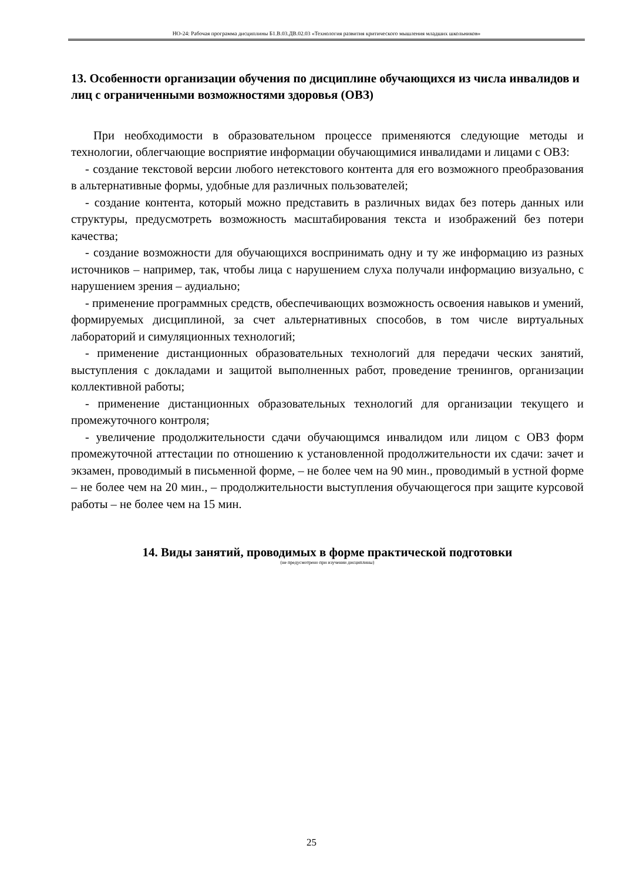НО-24: Рабочая программа дисциплины Б1.В.03.ДВ.02.03 «Технология развития критического мышления младших школьников»
13. Особенности организации обучения по дисциплине обучающихся из числа инвалидов и лиц с ограниченными возможностями здоровья (ОВЗ)
При необходимости в образовательном процессе применяются следующие методы и технологии, облегчающие восприятие информации обучающимися инвалидами и лицами с ОВЗ:
- создание текстовой версии любого нетекстового контента для его возможного преобразования в альтернативные формы, удобные для различных пользователей;
- создание контента, который можно представить в различных видах без потерь данных или структуры, предусмотреть возможность масштабирования текста и изображений без потери качества;
- создание возможности для обучающихся воспринимать одну и ту же информацию из разных источников – например, так, чтобы лица с нарушением слуха получали информацию визуально, с нарушением зрения – аудиально;
- применение программных средств, обеспечивающих возможность освоения навыков и умений, формируемых дисциплиной, за счет альтернативных способов, в том числе виртуальных лабораторий и симуляционных технологий;
- применение дистанционных образовательных технологий для передачи ческих занятий, выступления с докладами и защитой выполненных работ, проведение тренингов, организации коллективной работы;
- применение дистанционных образовательных технологий для организации текущего и промежуточного контроля;
- увеличение продолжительности сдачи обучающимся инвалидом или лицом с ОВЗ форм промежуточной аттестации по отношению к установленной продолжительности их сдачи: зачет и экзамен, проводимый в письменной форме, – не более чем на 90 мин., проводимый в устной форме – не более чем на 20 мин., – продолжительности выступления обучающегося при защите курсовой работы – не более чем на 15 мин.
14. Виды занятий, проводимых в форме практической подготовки
(не предусмотрено при изучении дисциплины)
25